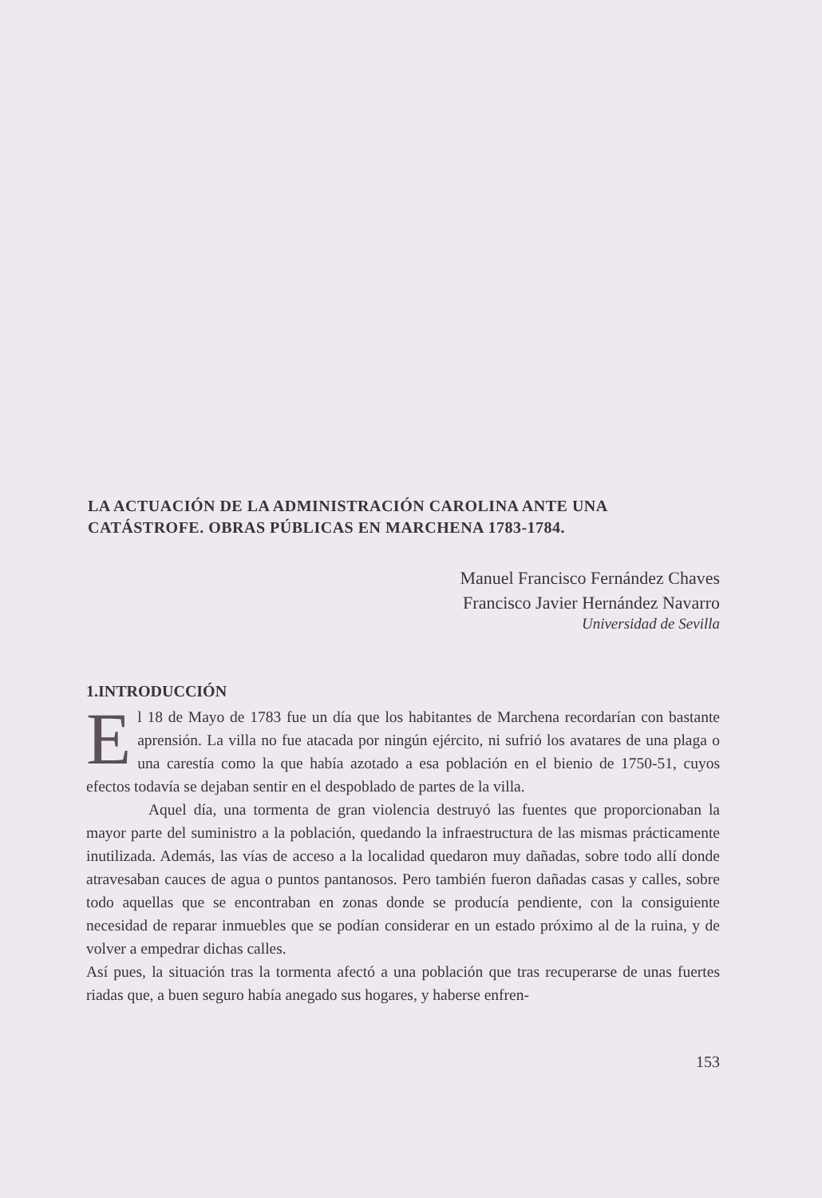LA ACTUACIÓN DE LA ADMINISTRACIÓN CAROLINA ANTE UNA CATÁSTROFE. OBRAS PÚBLICAS EN MARCHENA 1783-1784.
Manuel Francisco Fernández Chaves
Francisco Javier Hernández Navarro
Universidad de Sevilla
1.INTRODUCCIÓN
El 18 de Mayo de 1783 fue un día que los habitantes de Marchena recordarían con bastante aprensión. La villa no fue atacada por ningún ejército, ni sufrió los avatares de una plaga o una carestía como la que había azotado a esa población en el bienio de 1750-51, cuyos efectos todavía se dejaban sentir en el despoblado de partes de la villa.
Aquel día, una tormenta de gran violencia destruyó las fuentes que proporcionaban la mayor parte del suministro a la población, quedando la infraestructura de las mismas prácticamente inutilizada. Además, las vías de acceso a la localidad quedaron muy dañadas, sobre todo allí donde atravesaban cauces de agua o puntos pantanosos. Pero también fueron dañadas casas y calles, sobre todo aquellas que se encontraban en zonas donde se producía pendiente, con la consiguiente necesidad de reparar inmuebles que se podían considerar en un estado próximo al de la ruina, y de volver a empedrar dichas calles.
Así pues, la situación tras la tormenta afectó a una población que tras recuperarse de unas fuertes riadas que, a buen seguro había anegado sus hogares, y haberse enfren-
153